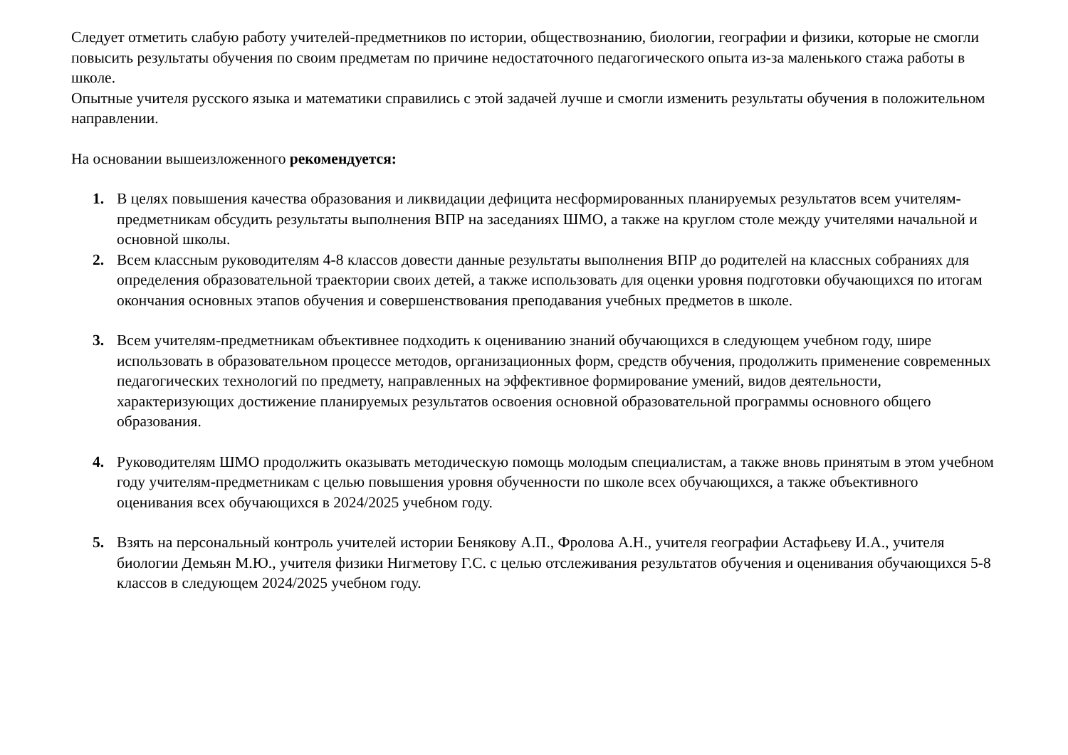Следует отметить слабую работу учителей-предметников по истории, обществознанию, биологии, географии и физики, которые не смогли повысить результаты обучения по своим предметам по причине недостаточного педагогического опыта из-за маленького стажа работы в школе.
Опытные учителя русского языка и математики справились с этой задачей лучше и смогли изменить результаты обучения в положительном направлении.
На основании вышеизложенного рекомендуется:
1. В целях повышения качества образования и ликвидации дефицита несформированных планируемых результатов всем учителям- предметникам обсудить результаты выполнения ВПР на заседаниях ШМО, а также на круглом столе между учителями начальной и основной школы.
2. Всем классным руководителям 4-8 классов довести данные результаты выполнения ВПР до родителей на классных собраниях для определения образовательной траектории своих детей, а также использовать для оценки уровня подготовки обучающихся по итогам окончания основных этапов обучения и совершенствования преподавания учебных предметов в школе.
3. Всем учителям-предметникам объективнее подходить к оцениванию знаний обучающихся в следующем учебном году, шире использовать в образовательном процессе методов, организационных форм, средств обучения, продолжить применение современных педагогических технологий по предмету, направленных на эффективное формирование умений, видов деятельности, характеризующих достижение планируемых результатов освоения основной образовательной программы основного общего образования.
4. Руководителям ШМО продолжить оказывать методическую помощь молодым специалистам, а также вновь принятым в этом учебном году учителям-предметникам с целью повышения уровня обученности по школе всех обучающихся, а также объективного оценивания всех обучающихся в 2024/2025 учебном году.
5. Взять на персональный контроль учителей истории Бенякову А.П., Фролова А.Н., учителя географии Астафьеву И.А., учителя биологии Демьян М.Ю., учителя физики Нигметову Г.С. с целью отслеживания результатов обучения и оценивания обучающихся 5-8 классов в следующем 2024/2025 учебном году.